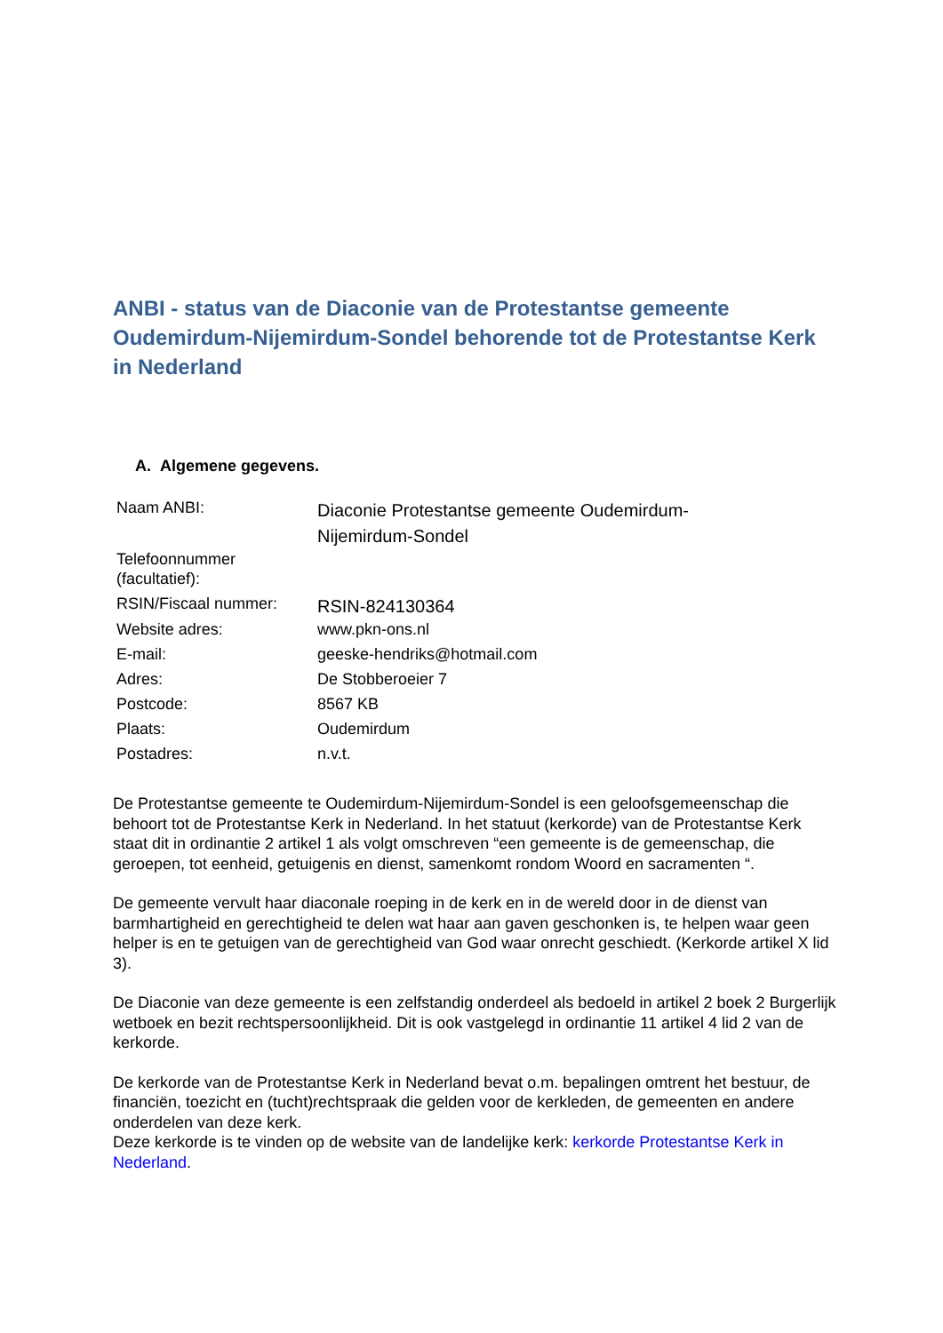ANBI - status van de Diaconie van de Protestantse gemeente Oudemirdum-Nijemirdum-Sondel behorende tot de Protestantse Kerk in Nederland
A. Algemene gegevens.
| Naam ANBI: | Diaconie Protestantse gemeente Oudemirdum- Nijemirdum-Sondel |
| Telefoonnummer (facultatief): | |
| RSIN/Fiscaal nummer: | RSIN-824130364 |
| Website adres: | www.pkn-ons.nl |
| E-mail: | geeske-hendriks@hotmail.com |
| Adres: | De Stobberoeier 7 |
| Postcode: | 8567 KB |
| Plaats: | Oudemirdum |
| Postadres: | n.v.t. |
De Protestantse gemeente te Oudemirdum-Nijemirdum-Sondel is een geloofsgemeenschap die behoort tot de Protestantse Kerk in Nederland. In het statuut (kerkorde) van de Protestantse Kerk staat dit in ordinantie 2 artikel 1 als volgt omschreven “een gemeente is de gemeenschap, die geroepen, tot eenheid, getuigenis en dienst, samenkomt rondom Woord en sacramenten “.
De gemeente vervult haar diaconale roeping in de kerk en in de wereld door in de dienst van barmhartigheid en gerechtigheid te delen wat haar aan gaven geschonken is, te helpen waar geen helper is en te getuigen van de gerechtigheid van God waar onrecht geschiedt. (Kerkorde artikel X lid 3).
De Diaconie van deze gemeente is een zelfstandig onderdeel als bedoeld in artikel 2 boek 2 Burgerlijk wetboek en bezit rechtspersoonlijkheid. Dit is ook vastgelegd in ordinantie 11 artikel 4 lid 2 van de kerkorde.
De kerkorde van de Protestantse Kerk in Nederland bevat o.m. bepalingen omtrent het bestuur, de financiën, toezicht en (tucht)rechtspraak die gelden voor de kerkleden, de gemeenten en andere onderdelen van deze kerk.
Deze kerkorde is te vinden op de website van de landelijke kerk: kerkorde Protestantse Kerk in Nederland.